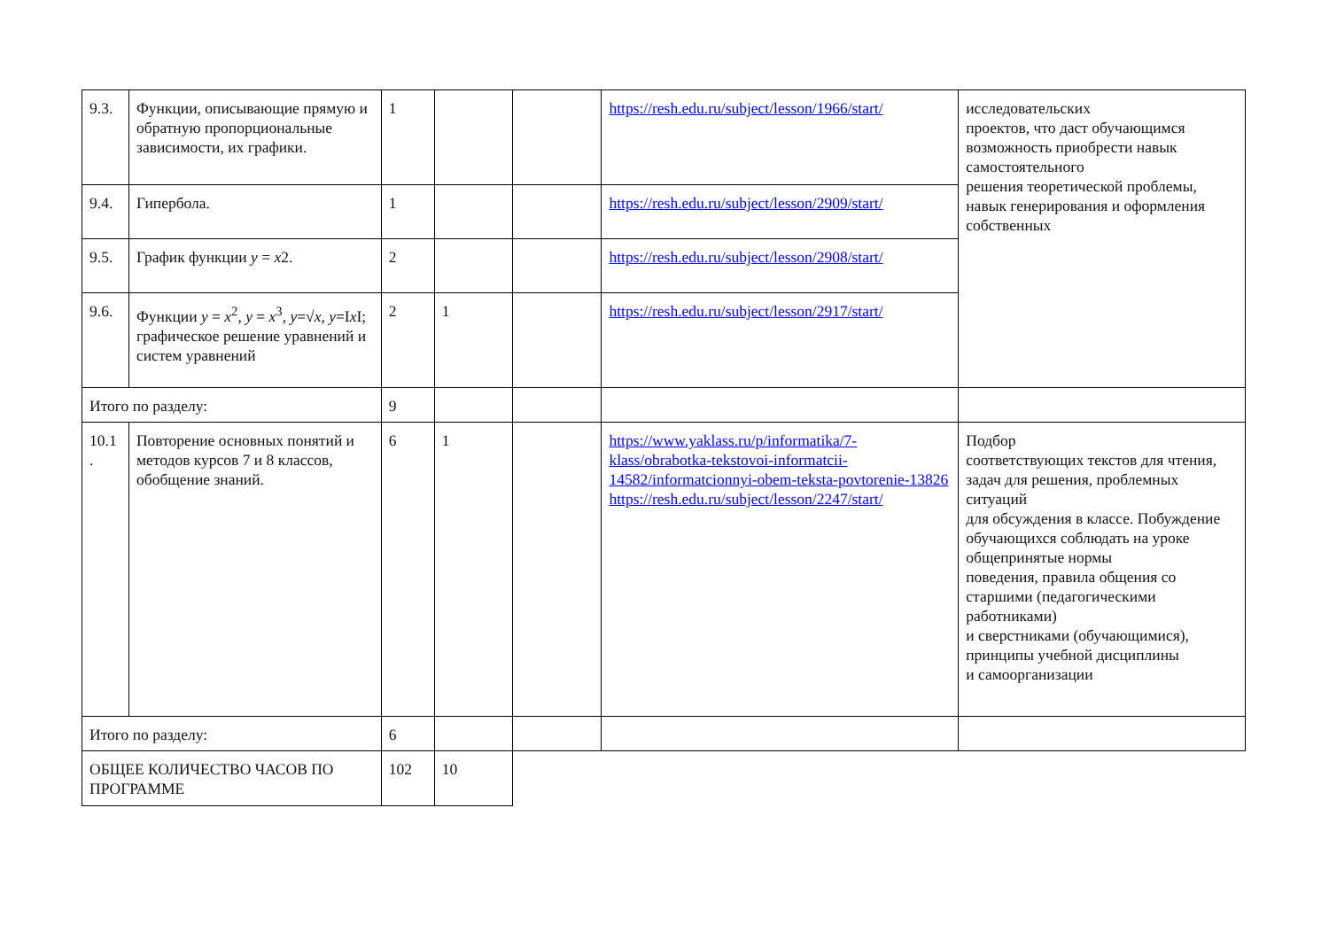| 9.3. | Функции, описывающие прямую и обратную пропорциональные зависимости, их графики. | 1 | | | https://resh.edu.ru/subject/lesson/1966/start/ | исследовательских проектов, что даст обучающимся возможность приобрести навык самостоятельного решения теоретической проблемы, навык генерирования и оформления собственных |
| 9.4. | Гипербола. | 1 | | | https://resh.edu.ru/subject/lesson/2909/start/ | |
| 9.5. | График функции y = x 2. | 2 | | | https://resh.edu.ru/subject/lesson/2908/start/ | |
| 9.6. | Функции y = x<sup>2</sup>, y = x<sup>3</sup>, y =√ x, y =I x I; графическое решение уравнений и систем уравнений | 2 | 1 | | https://resh.edu.ru/subject/lesson/2917/start/ | |
| Итого по разделу: | | 9 | | | | |
| 10.1 . | Повторение основных понятий и методов курсов 7 и 8 классов, обобщение знаний. | 6 | 1 | | https://www.yaklass.ru/p/informatika/7-klass/obrabotka-tekstovoi-informatcii-14582/informatcionnyi-obem-teksta-povtorenie-13826 https://resh.edu.ru/subject/lesson/2247/start/ | Подбор соответствующих текстов для чтения, задач для решения, проблемных ситуаций для обсуждения в классе. Побуждение обучающихся соблюдать на уроке общепринятые нормы поведения, правила общения со старшими (педагогическими работниками) и сверстниками (обучающимися), принципы учебной дисциплины и самоорганизации |
| Итого по разделу: | | 6 | | | | |
| ОБЩЕЕ КОЛИЧЕСТВО ЧАСОВ ПО ПРОГРАММЕ | | 102 | 10 | | | |